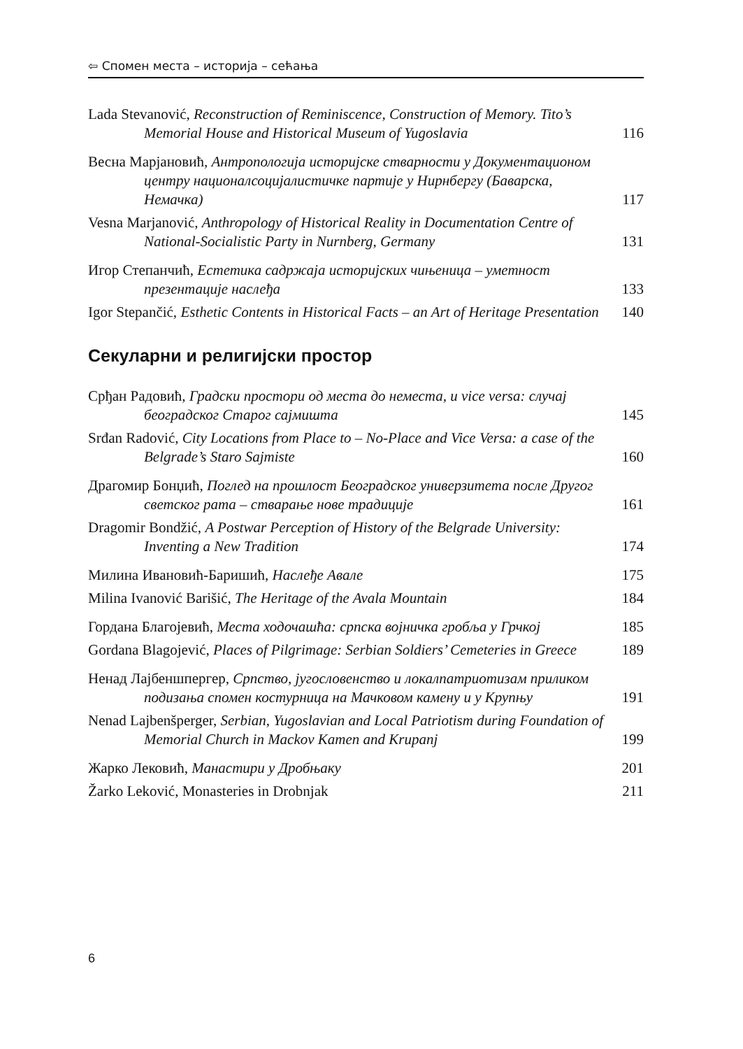⇦ Спомен места – историја – сећања
Lada Stevanović, Reconstruction of Reminiscence, Construction of Memory. Tito’s Memorial House and Historical Museum of Yugoslavia
116
Весна Марјановић, Антропологија историјске стварности у Документационом центру националсоцијалистичке партије у Нирнбергу (Баварска, Немачка)
117
Vesna Marjanović, Anthropology of Historical Reality in Documentation Centre of National-Socialistic Party in Nurnberg, Germany
131
Игор Степанчић, Естетика садржаја историјских чињеница – уметност презентације наслеђа
133
Igor Stepančić, Esthetic Contents in Historical Facts – an Art of Heritage Presentation
140
Секуларни и религијски простор
Срђан Радовић, Градски простори од места до неместа, и vice versa: случај београдског Старог сајмишта
145
Srđan Radović, City Locations from Place to – No-Place and Vice Versa: a case of the Belgrade’s Staro Sajmiste
160
Драгомир Бонџић, Поглед на прошлост Београдског универзитета после Другог светског рата – стварање нове традиције
161
Dragomir Bondžić, A Postwar Perception of History of the Belgrade University: Inventing a New Tradition
174
Милина Ивановић-Баришић, Наслеђе Авале
175
Milina Ivanović Barišić, The Heritage of the Avala Mountain
184
Гордана Благојевић, Места ходочашћа: српска војничка гробља у Грчкој
185
Gordana Blagojević, Places of Pilgrimage: Serbian Soldiers’ Cemeteries in Greece
189
Ненад Лајбеншпергер, Српство, југословенство и локалпатриотизам приликом подизања спомен костурница на Мачковом камену и у Крупњу
191
Nenad Lajbenšperger, Serbian, Yugoslavian and Local Patriotism during Foundation of Memorial Church in Mackov Kamen and Krupanj
199
Жарко Лековић, Манастири у Дробњаку
201
Žarko Leković, Monasteries in Drobnjak
211
6